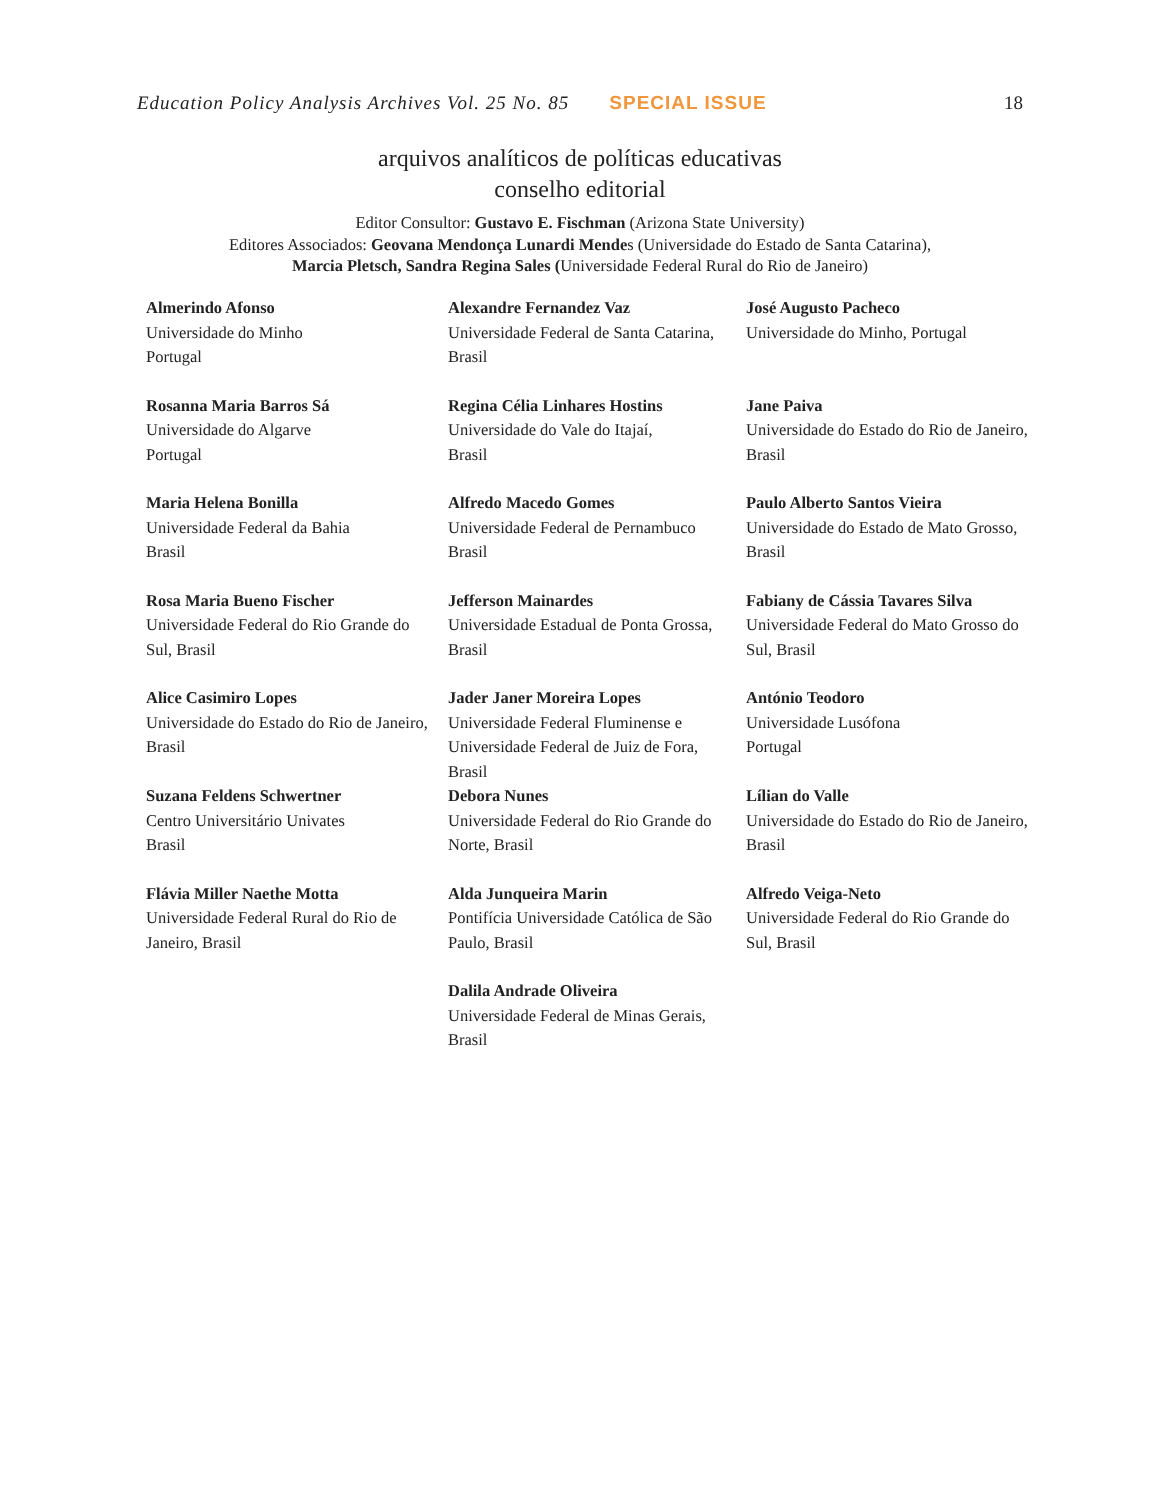Education Policy Analysis Archives Vol. 25 No. 85 SPECIAL ISSUE 18
arquivos analíticos de políticas educativas
conselho editorial
Editor Consultor: Gustavo E. Fischman (Arizona State University)
Editores Associados: Geovana Mendonça Lunardi Mendes (Universidade do Estado de Santa Catarina),
Marcia Pletsch, Sandra Regina Sales (Universidade Federal Rural do Rio de Janeiro)
| Almerindo Afonso Universidade do Minho Portugal | Alexandre Fernandez Vaz Universidade Federal de Santa Catarina, Brasil | José Augusto Pacheco Universidade do Minho, Portugal |
| Rosanna Maria Barros Sá Universidade do Algarve Portugal | Regina Célia Linhares Hostins Universidade do Vale do Itajaí, Brasil | Jane Paiva Universidade do Estado do Rio de Janeiro, Brasil |
| Maria Helena Bonilla Universidade Federal da Bahia Brasil | Alfredo Macedo Gomes Universidade Federal de Pernambuco Brasil | Paulo Alberto Santos Vieira Universidade do Estado de Mato Grosso, Brasil |
| Rosa Maria Bueno Fischer Universidade Federal do Rio Grande do Sul, Brasil | Jefferson Mainardes Universidade Estadual de Ponta Grossa, Brasil | Fabiany de Cássia Tavares Silva Universidade Federal do Mato Grosso do Sul, Brasil |
| Alice Casimiro Lopes Universidade do Estado do Rio de Janeiro, Brasil | Jader Janer Moreira Lopes Universidade Federal Fluminense e Universidade Federal de Juiz de Fora, Brasil | António Teodoro Universidade Lusófona Portugal |
| Suzana Feldens Schwertner Centro Universitário Univates Brasil | Debora Nunes Universidade Federal do Rio Grande do Norte, Brasil | Lílian do Valle Universidade do Estado do Rio de Janeiro, Brasil |
| Flávia Miller Naethe Motta Universidade Federal Rural do Rio de Janeiro, Brasil | Alda Junqueira Marin Pontifícia Universidade Católica de São Paulo, Brasil | Alfredo Veiga-Neto Universidade Federal do Rio Grande do Sul, Brasil |
| | Dalila Andrade Oliveira Universidade Federal de Minas Gerais, Brasil | |